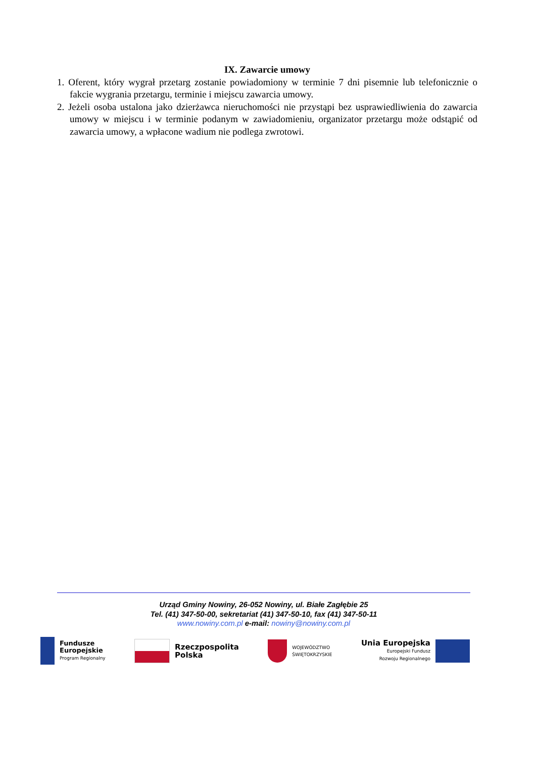IX. Zawarcie umowy
1. Oferent, który wygrał przetarg zostanie powiadomiony w terminie 7 dni pisemnie lub telefonicznie o fakcie wygrania przetargu, terminie i miejscu zawarcia umowy.
2. Jeżeli osoba ustalona jako dzierżawca nieruchomości nie przystąpi bez usprawiedliwienia do zawarcia umowy w miejscu i w terminie podanym w zawiadomieniu, organizator przetargu może odstąpić od zawarcia umowy, a wpłacone wadium nie podlega zwrotowi.
Urząd Gminy Nowiny, 26-052 Nowiny, ul. Białe Zagłębie 25
Tel. (41) 347-50-00, sekretariat (41) 347-50-10, fax (41) 347-50-11
www.nowiny.com.pl e-mail: nowiny@nowiny.com.pl
Fundusze
Europejskie
Program Regionalny
Rzeczpospolita
Polska
WOJEWÓDZTWO
ŚWIĘTOKRZYSKIE
Unia Europejska
Europejski Fundusz
Rozwoju Regionalnego